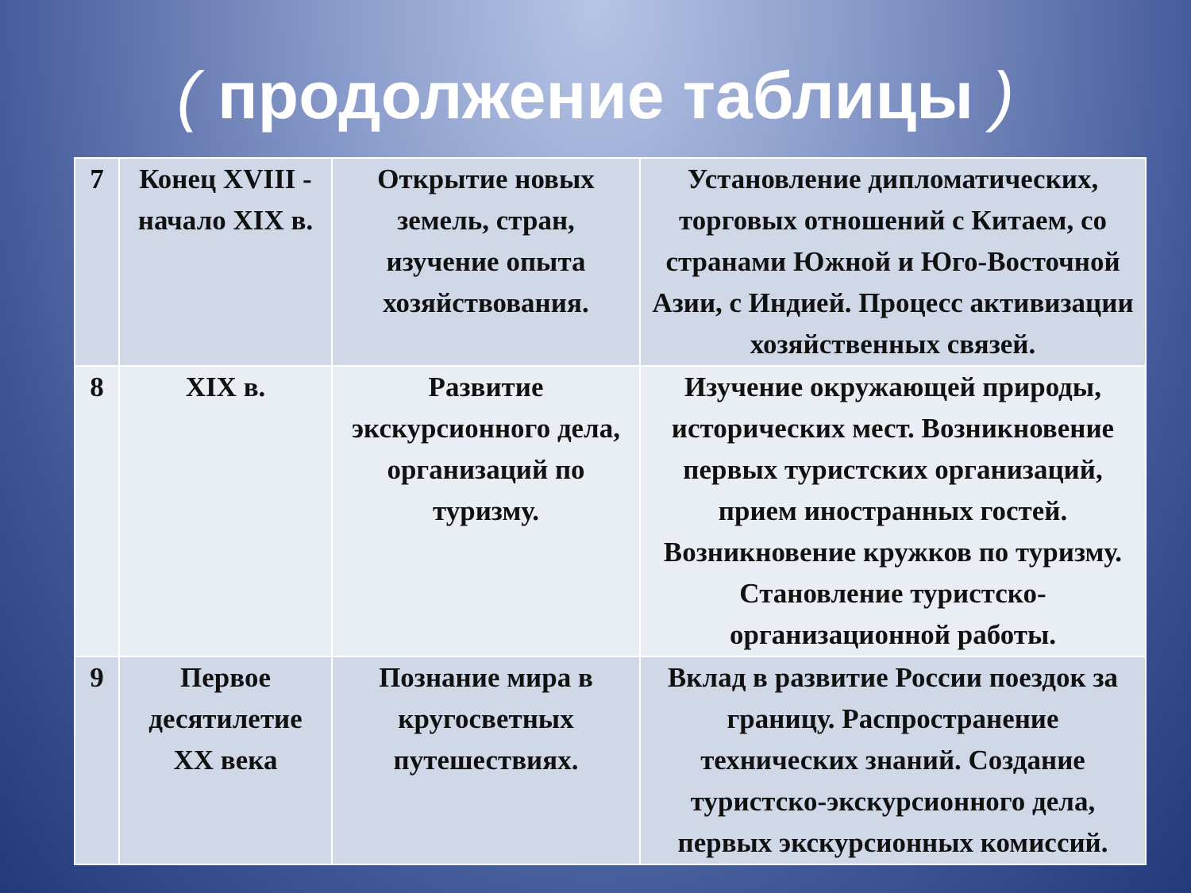( продолжение таблицы )
| 7 | Конец XVIII - начало XIX в. | Открытие новых земель, стран, изучение опыта хозяйствования. | Установление дипломатических, торговых отношений с Китаем, со странами Южной и Юго-Восточной Азии, с Индией. Процесс активизации хозяйственных связей. |
| 8 | XIX в. | Развитие экскурсионного дела, организаций по туризму. | Изучение окружающей природы, исторических мест. Возникновение первых туристских организаций, прием иностранных гостей. Возникновение кружков по туризму. Становление туристско-организационной работы. |
| 9 | Первое десятилетие XX века | Познание мира в кругосветных путешествиях. | Вклад в развитие России поездок за границу. Распространение технических знаний. Создание туристско-экскурсионного дела, первых экскурсионных комиссий. |